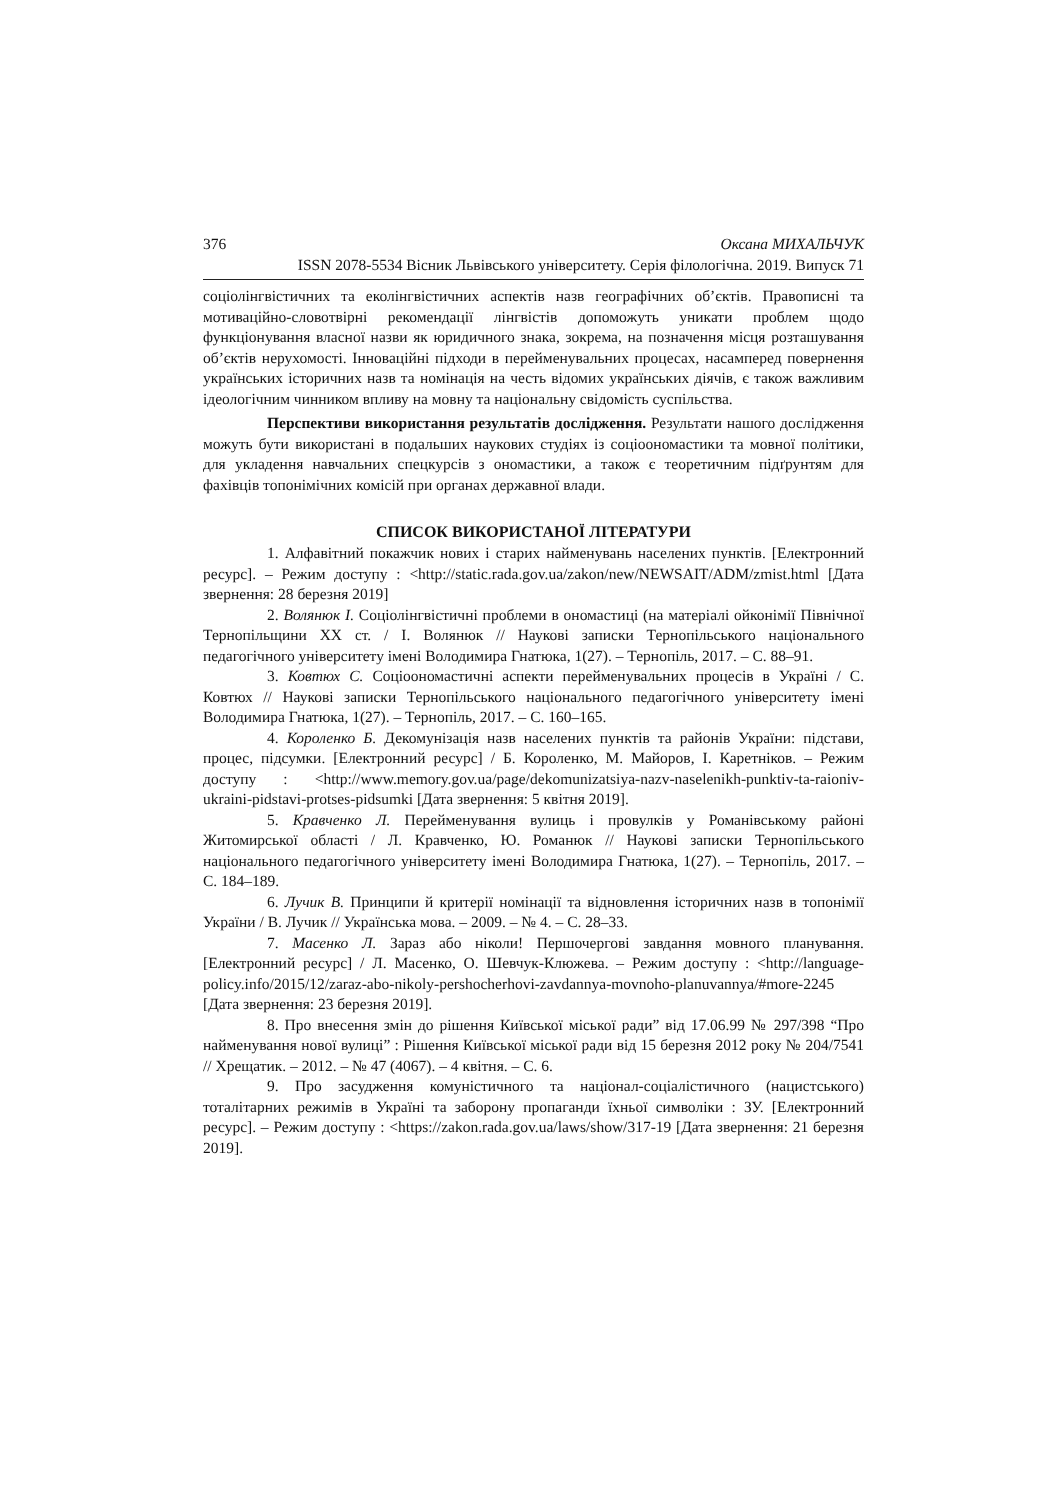376 Оксана МИХАЛЬЧУК
ISSN 2078-5534 Вісник Львівського університету. Серія філологічна. 2019. Випуск 71
соціолінгвістичних та еколінгвістичних аспектів назв географічних об’єктів. Правописні та мотиваційно-словотвірні рекомендації лінгвістів допоможуть уникати проблем щодо функціонування власної назви як юридичного знака, зокрема, на позначення місця розташування об’єктів нерухомості. Інноваційні підходи в перейменувальних процесах, насамперед повернення українських історичних назв та номінація на честь відомих українських діячів, є також важливим ідеологічним чинником впливу на мовну та національну свідомість суспільства.
Перспективи використання результатів дослідження. Результати нашого дослідження можуть бути використані в подальших наукових студіях із соціоономастики та мовної політики, для укладення навчальних спецкурсів з ономастики, а також є теоретичним підґрунтям для фахівців топонімічних комісій при органах державної влади.
СПИСОК ВИКОРИСТАНОЇ ЛІТЕРАТУРИ
1. Алфавітний покажчик нових і старих найменувань населених пунктів. [Електронний ресурс]. – Режим доступу : <http://static.rada.gov.ua/zakon/new/NEWSAIT/ADM/zmist.html [Дата звернення: 28 березня 2019]
2. Волянюк І. Соціолінгвістичні проблеми в ономастиці (на матеріалі ойконімії Північної Тернопільщини ХХ ст. / І. Волянюк // Наукові записки Тернопільського національного педагогічного університету імені Володимира Гнатюка, 1(27). – Тернопіль, 2017. – С. 88–91.
3. Ковтюх С. Соціоономастичні аспекти перейменувальних процесів в Україні / С. Ковтюх // Наукові записки Тернопільського національного педагогічного університету імені Володимира Гнатюка, 1(27). – Тернопіль, 2017. – С. 160–165.
4. Короленко Б. Декомунізація назв населених пунктів та районів України: підстави, процес, підсумки. [Електронний ресурс] / Б. Короленко, М. Майоров, І. Каретніков. – Режим доступу : <http://www.memory.gov.ua/page/dekomunizatsiya-nazv-naselenikh-punktiv-ta-raioniv-ukraini-pidstavi-protses-pidsumki [Дата звернення: 5 квітня 2019].
5. Кравченко Л. Перейменування вулиць і провулків у Романівському районі Житомирської області / Л. Кравченко, Ю. Романюк // Наукові записки Тернопільського національного педагогічного університету імені Володимира Гнатюка, 1(27). – Тернопіль, 2017. – С. 184–189.
6. Лучик В. Принципи й критерії номінації та відновлення історичних назв в топонімії України / В. Лучик // Українська мова. – 2009. – № 4. – С. 28–33.
7. Масенко Л. Зараз або ніколи! Першочергові завдання мовного планування. [Електронний ресурс] / Л. Масенко, О. Шевчук-Клюжева. – Режим доступу : <http://language-policy.info/2015/12/zaraz-abo-nikoly-pershocherhovi-zavdannya-movnoho-planuvannya/#more-2245 [Дата звернення: 23 березня 2019].
8. Про внесення змін до рішення Київської міської ради” від 17.06.99 № 297/398 “Про найменування нової вулиці” : Рішення Київської міської ради від 15 березня 2012 року № 204/7541 // Хрещатик. – 2012. – № 47 (4067). – 4 квітня. – С. 6.
9. Про засудження комуністичного та націонал-соціалістичного (нацистського) тоталітарних режимів в Україні та заборону пропаганди їхньої символіки : ЗУ. [Електронний ресурс]. – Режим доступу : <https://zakon.rada.gov.ua/laws/show/317-19 [Дата звернення: 21 березня 2019].